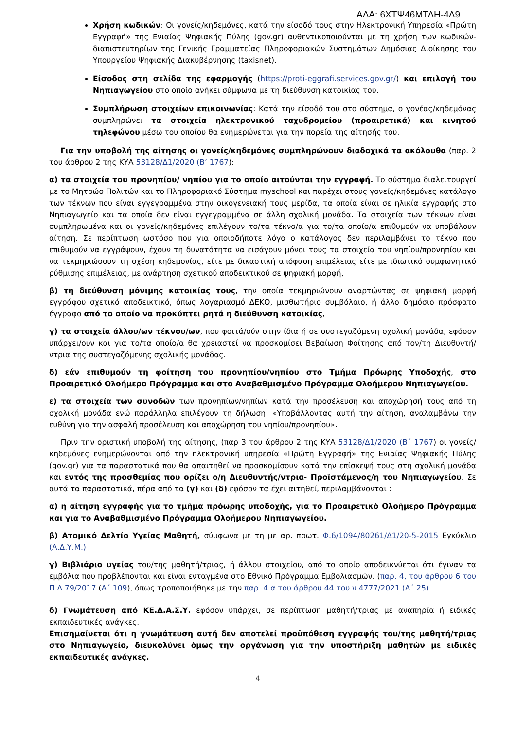ΑΔΑ: 6ΧΤΨ46ΜΤΛΗ-4Λ9
Χρήση κωδικών: Οι γονείς/κηδεμόνες, κατά την είσοδό τους στην Ηλεκτρονική Υπηρεσία «Πρώτη Εγγραφή» της Ενιαίας Ψηφιακής Πύλης (gov.gr) αυθεντικοποιούνται με τη χρήση των κωδικών-διαπιστευτηρίων της Γενικής Γραμματείας Πληροφοριακών Συστημάτων Δημόσιας Διοίκησης του Υπουργείου Ψηφιακής Διακυβέρνησης (taxisnet).
Είσοδος στη σελίδα της εφαρμογής (https://proti-eggrafi.services.gov.gr/) και επιλογή του Νηπιαγωγείου στο οποίο ανήκει σύμφωνα με τη διεύθυνση κατοικίας του.
Συμπλήρωση στοιχείων επικοινωνίας: Κατά την είσοδό του στο σύστημα, ο γονέας/κηδεμόνας συμπληρώνει τα στοιχεία ηλεκτρονικού ταχυδρομείου (προαιρετικά) και κινητού τηλεφώνου μέσω του οποίου θα ενημερώνεται για την πορεία της αίτησής του.
Για την υποβολή της αίτησης οι γονείς/κηδεμόνες συμπληρώνουν διαδοχικά τα ακόλουθα (παρ. 2 του άρθρου 2 της ΚΥΑ 53128/Δ1/2020 (Β’ 1767):
α) τα στοιχεία του προνηπίου/ νηπίου για το οποίο αιτούνται την εγγραφή. Το σύστημα διαλειτουργεί με το Μητρώο Πολιτών και το Πληροφοριακό Σύστημα myschool και παρέχει στους γονείς/κηδεμόνες κατάλογο των τέκνων που είναι εγγεγραμμένα στην οικογενειακή τους μερίδα, τα οποία είναι σε ηλικία εγγραφής στο Νηπιαγωγείο και τα οποία δεν είναι εγγεγραμμένα σε άλλη σχολική μονάδα. Τα στοιχεία των τέκνων είναι συμπληρωμένα και οι γονείς/κηδεμόνες επιλέγουν το/τα τέκνο/α για το/τα οποίο/α επιθυμούν να υποβάλουν αίτηση. Σε περίπτωση ωστόσο που για οποιοδήποτε λόγο ο κατάλογος δεν περιλαμβάνει το τέκνο που επιθυμούν να εγγράψουν, έχουν τη δυνατότητα να εισάγουν μόνοι τους τα στοιχεία του νηπίου/προνηπίου και να τεκμηριώσουν τη σχέση κηδεμονίας, είτε με δικαστική απόφαση επιμέλειας είτε με ιδιωτικό συμφωνητικό ρύθμισης επιμέλειας, με ανάρτηση σχετικού αποδεικτικού σε ψηφιακή μορφή,
β) τη διεύθυνση μόνιμης κατοικίας τους, την οποία τεκμηριώνουν αναρτώντας σε ψηφιακή μορφή εγγράφου σχετικό αποδεικτικό, όπως λογαριασμό ΔΕΚΟ, μισθωτήριο συμβόλαιο, ή άλλο δημόσιο πρόσφατο έγγραφο από το οποίο να προκύπτει ρητά η διεύθυνση κατοικίας,
γ) τα στοιχεία άλλου/ων τέκνου/ων, που φοιτά/ούν στην ίδια ή σε συστεγαζόμενη σχολική μονάδα, εφόσον υπάρχει/ουν και για το/τα οποίο/α θα χρειαστεί να προσκομίσει Βεβαίωση Φοίτησης από τον/τη Διευθυντή/ντρια της συστεγαζόμενης σχολικής μονάδας.
δ) εάν επιθυμούν τη φοίτηση του προνηπίου/νηπίου στο Τμήμα Πρόωρης Υποδοχής, στο Προαιρετικό Ολοήμερο Πρόγραμμα και στο Αναβαθμισμένο Πρόγραμμα Ολοήμερου Νηπιαγωγείου.
ε) τα στοιχεία των συνοδών των προνηπίων/νηπίων κατά την προσέλευση και αποχώρησή τους από τη σχολική μονάδα ενώ παράλληλα επιλέγουν τη δήλωση: «Υποβάλλοντας αυτή την αίτηση, αναλαμβάνω την ευθύνη για την ασφαλή προσέλευση και αποχώρηση του νηπίου/προνηπίου».
Πριν την οριστική υποβολή της αίτησης, (παρ 3 του άρθρου 2 της ΚΥΑ 53128/Δ1/2020 (Β΄ 1767) οι γονείς/κηδεμόνες ενημερώνονται από την ηλεκτρονική υπηρεσία «Πρώτη Εγγραφή» της Ενιαίας Ψηφιακής Πύλης (gov.gr) για τα παραστατικά που θα απαιτηθεί να προσκομίσουν κατά την επίσκεψή τους στη σχολική μονάδα και εντός της προσθεμίας που ορίζει ο/η Διευθυντής/ντρια- Προϊστάμενος/η του Νηπιαγωγείου. Σε αυτά τα παραστατικά, πέρα από τα (γ) και (δ) εφόσον τα έχει αιτηθεί, περιλαμβάνονται :
α) η αίτηση εγγραφής για το τμήμα πρόωρης υποδοχής, για το Προαιρετικό Ολοήμερο Πρόγραμμα και για το Αναβαθμισμένο Πρόγραμμα Ολοήμερου Νηπιαγωγείου.
β) Ατομικό Δελτίο Υγείας Μαθητή, σύμφωνα με τη με αρ. πρωτ. Φ.6/1094/80261/Δ1/20-5-2015 Εγκύκλιο (Α.Δ.Υ.Μ.)
γ) Βιβλιάριο υγείας του/της μαθητή/τριας, ή άλλου στοιχείου, από το οποίο αποδεικνύεται ότι έγιναν τα εμβόλια που προβλέπονται και είναι ενταγμένα στο Εθνικό Πρόγραμμα Εμβολιασμών. (παρ. 4, του άρθρου 6 του Π.Δ 79/2017 (Α΄ 109), όπως τροποποιήθηκε με την παρ. 4 α του άρθρου 44 του ν.4777/2021 (Α΄ 25).
δ) Γνωμάτευση από ΚΕ.Δ.Α.Σ.Υ. εφόσον υπάρχει, σε περίπτωση μαθητή/τριας με αναπηρία ή ειδικές εκπαιδευτικές ανάγκες.
Επισημαίνεται ότι η γνωμάτευση αυτή δεν αποτελεί προϋπόθεση εγγραφής του/της μαθητή/τριας στο Νηπιαγωγείο, διευκολύνει όμως την οργάνωση για την υποστήριξη μαθητών με ειδικές εκπαιδευτικές ανάγκες.
4